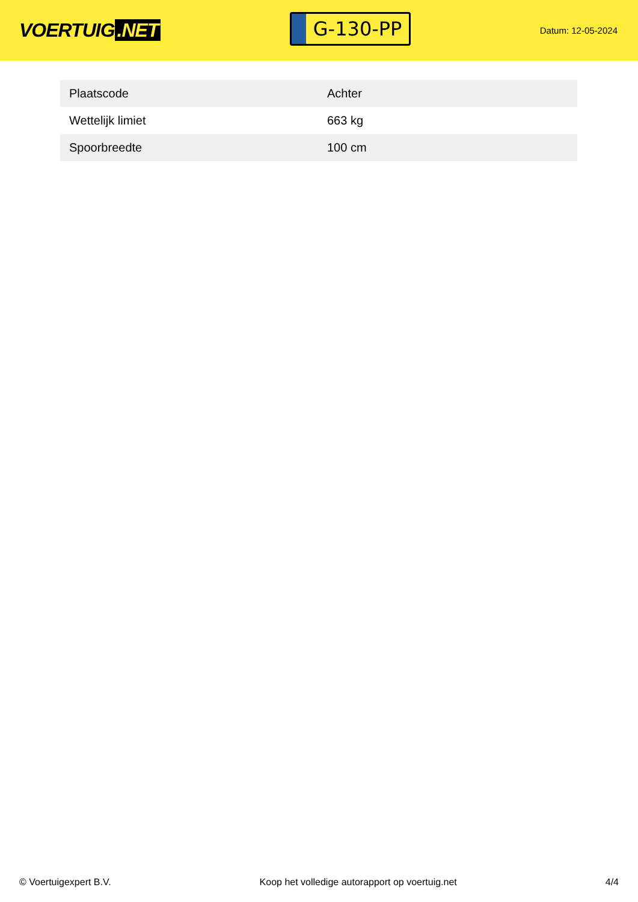VOERTUIG.NET
G-130-PP
Datum: 12-05-2024
| Plaatscode | Achter |
| Wettelijk limiet | 663 kg |
| Spoorbreedte | 100 cm |
© Voertuigexpert B.V. Koop het volledige autorapport op voertuig.net 4/4